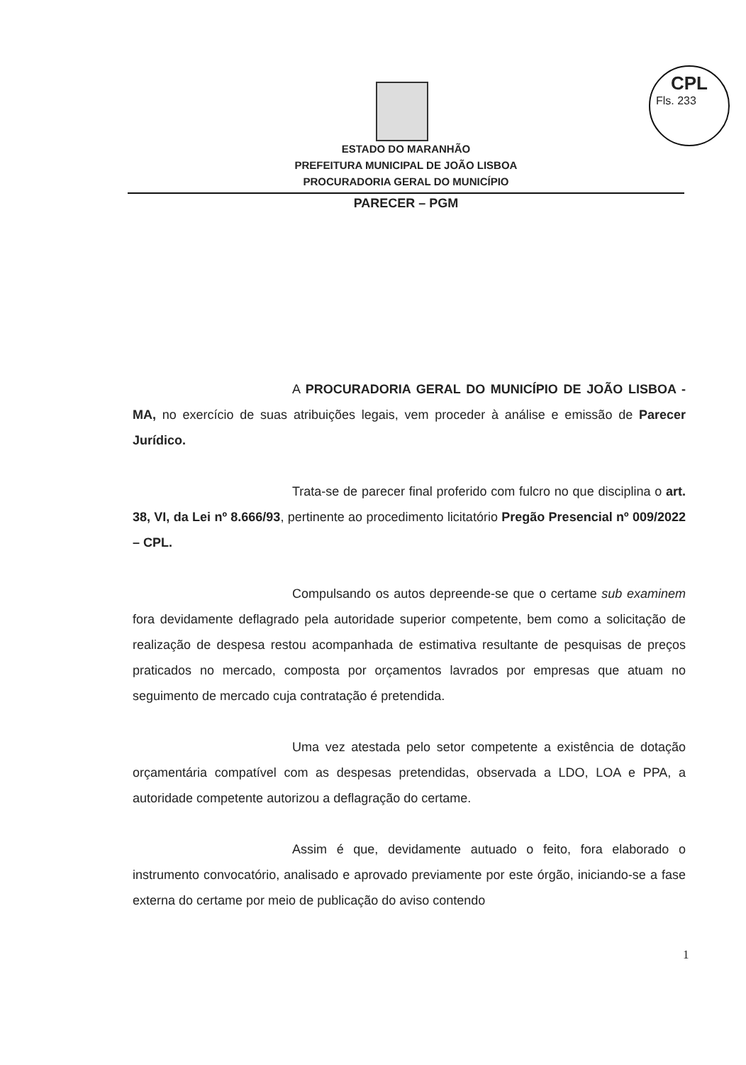CPL
Fls. 233
ESTADO DO MARANHÃO
PREFEITURA MUNICIPAL DE JOÃO LISBOA
PROCURADORIA GERAL DO MUNICÍPIO
PARECER – PGM
A PROCURADORIA GERAL DO MUNICÍPIO DE JOÃO LISBOA - MA, no exercício de suas atribuições legais, vem proceder à análise e emissão de Parecer Jurídico.
Trata-se de parecer final proferido com fulcro no que disciplina o art. 38, VI, da Lei nº 8.666/93, pertinente ao procedimento licitatório Pregão Presencial nº 009/2022 – CPL.
Compulsando os autos depreende-se que o certame sub examinem fora devidamente deflagrado pela autoridade superior competente, bem como a solicitação de realização de despesa restou acompanhada de estimativa resultante de pesquisas de preços praticados no mercado, composta por orçamentos lavrados por empresas que atuam no seguimento de mercado cuja contratação é pretendida.
Uma vez atestada pelo setor competente a existência de dotação orçamentária compatível com as despesas pretendidas, observada a LDO, LOA e PPA, a autoridade competente autorizou a deflagração do certame.
Assim é que, devidamente autuado o feito, fora elaborado o instrumento convocatório, analisado e aprovado previamente por este órgão, iniciando-se a fase externa do certame por meio de publicação do aviso contendo
1